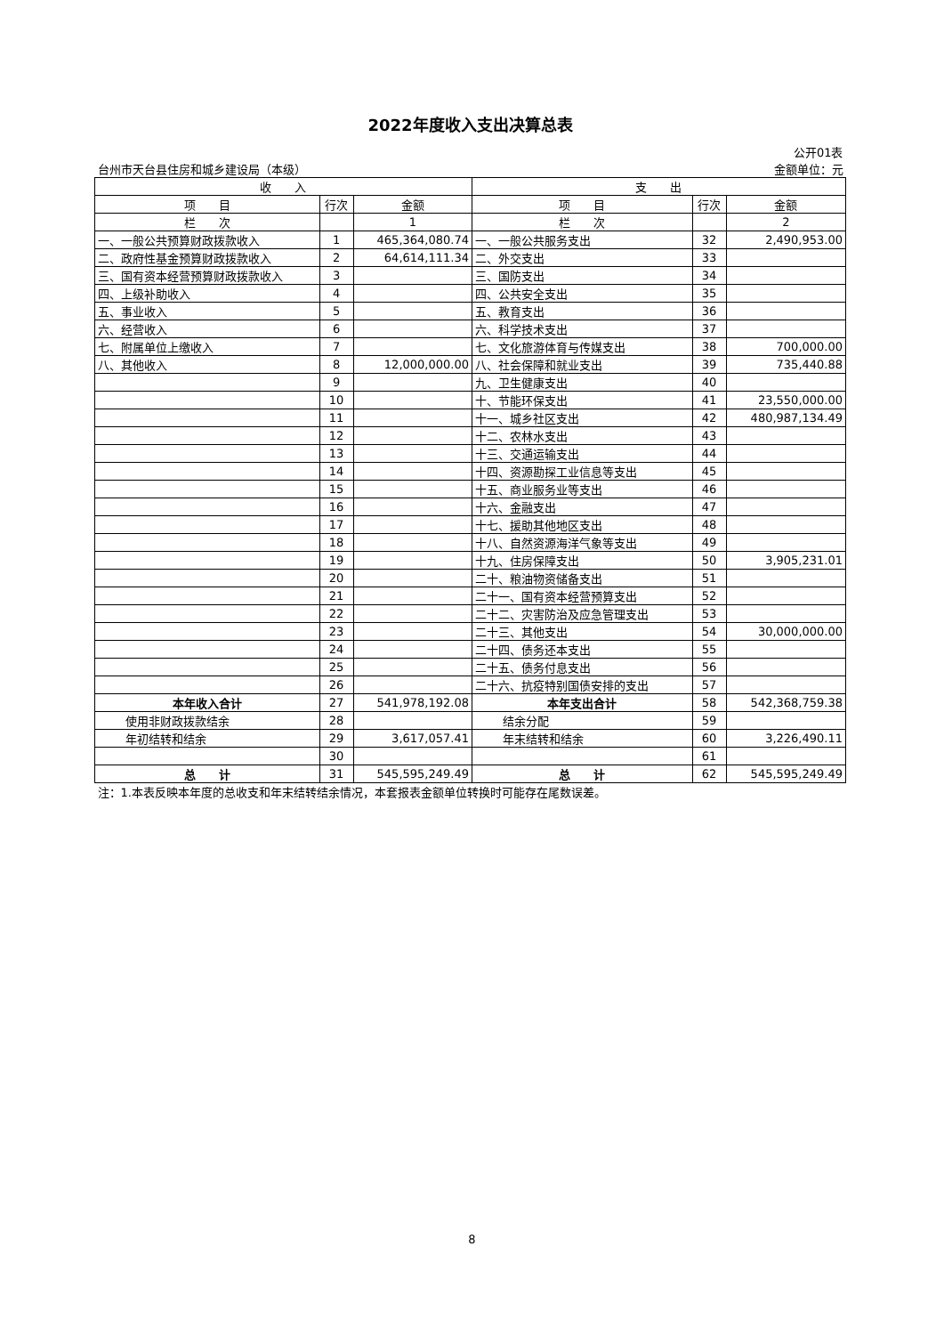| 2022年度收入支出决算总表 | | | | | |
| 公开01表 | | | | | |
| 台州市天台县住房和城乡建设局（本级） | | | 金额单位：元 | | |
| 收 入 | | | 支 出 | | |
| 项 目 | 行次 | 金额 | 项 目 | 行次 | 金额 |
| 栏 次 | | 1 | 栏 次 | | 2 |
| 一、一般公共预算财政拨款收入 | 1 | 465,364,080.74 | 一、一般公共服务支出 | 32 | 2,490,953.00 |
| 二、政府性基金预算财政拨款收入 | 2 | 64,614,111.34 | 二、外交支出 | 33 | |
| 三、国有资本经营预算财政拨款收入 | 3 | | 三、国防支出 | 34 | |
| 四、上级补助收入 | 4 | | 四、公共安全支出 | 35 | |
| 五、事业收入 | 5 | | 五、教育支出 | 36 | |
| 六、经营收入 | 6 | | 六、科学技术支出 | 37 | |
| 七、附属单位上缴收入 | 7 | | 七、文化旅游体育与传媒支出 | 38 | 700,000.00 |
| 八、其他收入 | 8 | 12,000,000.00 | 八、社会保障和就业支出 | 39 | 735,440.88 |
| | 9 | | 九、卫生健康支出 | 40 | |
| | 10 | | 十、节能环保支出 | 41 | 23,550,000.00 |
| | 11 | | 十一、城乡社区支出 | 42 | 480,987,134.49 |
| | 12 | | 十二、农林水支出 | 43 | |
| | 13 | | 十三、交通运输支出 | 44 | |
| | 14 | | 十四、资源勘探工业信息等支出 | 45 | |
| | 15 | | 十五、商业服务业等支出 | 46 | |
| | 16 | | 十六、金融支出 | 47 | |
| | 17 | | 十七、援助其他地区支出 | 48 | |
| | 18 | | 十八、自然资源海洋气象等支出 | 49 | |
| | 19 | | 十九、住房保障支出 | 50 | 3,905,231.01 |
| | 20 | | 二十、粮油物资储备支出 | 51 | |
| | 21 | | 二十一、国有资本经营预算支出 | 52 | |
| | 22 | | 二十二、灾害防治及应急管理支出 | 53 | |
| | 23 | | 二十三、其他支出 | 54 | 30,000,000.00 |
| | 24 | | 二十四、债务还本支出 | 55 | |
| | 25 | | 二十五、债务付息支出 | 56 | |
| | 26 | | 二十六、抗疫特别国债安排的支出 | 57 | |
| 本年收入合计 | 27 | 541,978,192.08 | 本年支出合计 | 58 | 542,368,759.38 |
| 使用非财政拨款结余 | 28 | | 结余分配 | 59 | |
| 年初结转和结余 | 29 | 3,617,057.41 | 年末结转和结余 | 60 | 3,226,490.11 |
| | 30 | | | 61 | |
| 总 计 | 31 | 545,595,249.49 | 总 计 | 62 | 545,595,249.49 |
| 注：1.本表反映本年度的总收支和年末结转结余情况，本套报表金额单位转换时可能存在尾数误差。 | | | | | |
8